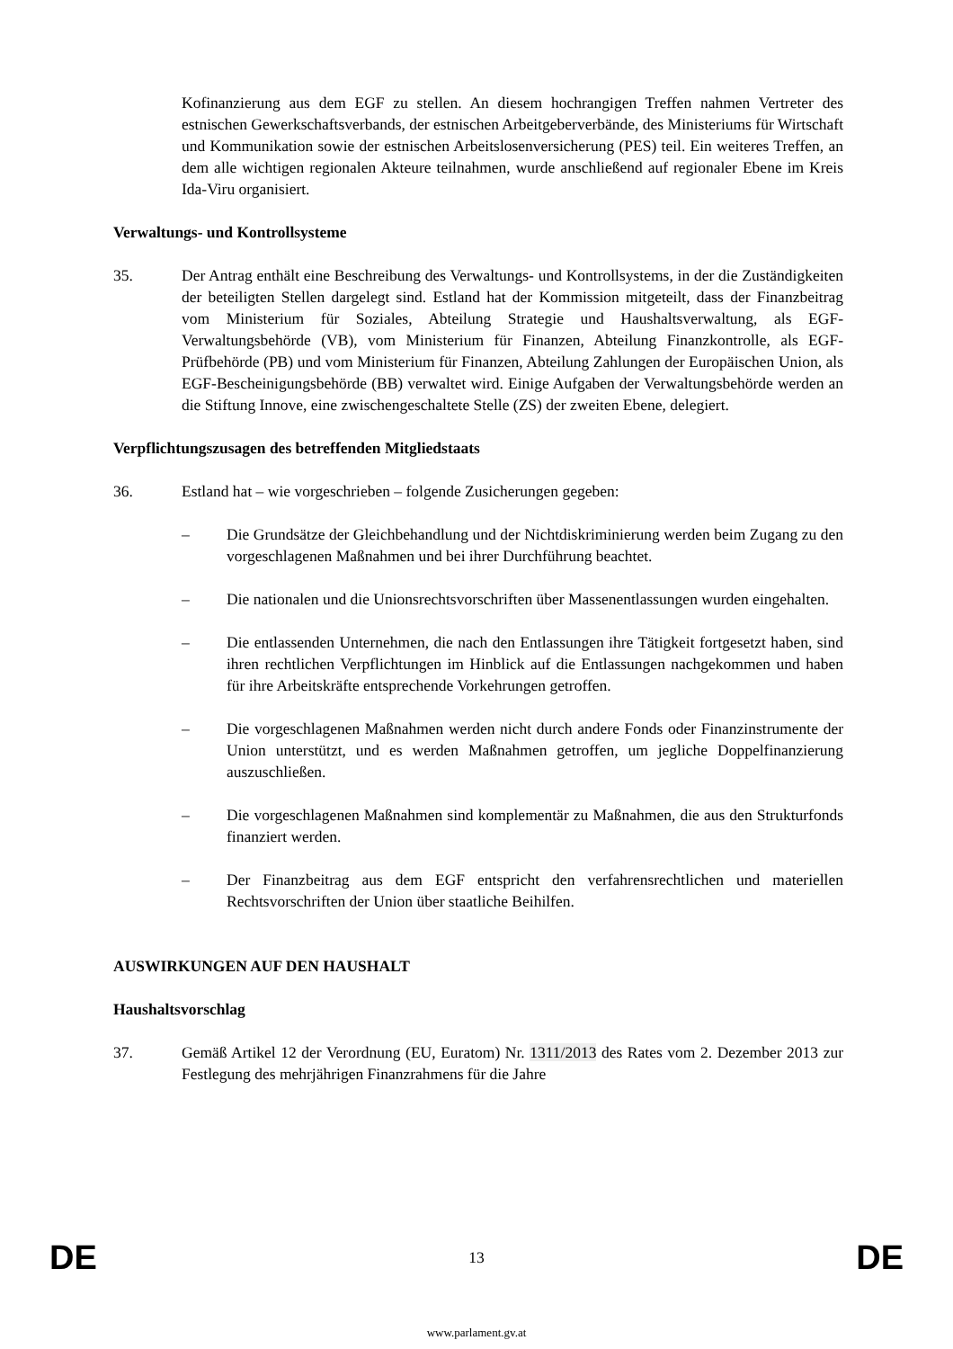Kofinanzierung aus dem EGF zu stellen. An diesem hochrangigen Treffen nahmen Vertreter des estnischen Gewerkschaftsverbands, der estnischen Arbeitgeberverbände, des Ministeriums für Wirtschaft und Kommunikation sowie der estnischen Arbeitslosenversicherung (PES) teil. Ein weiteres Treffen, an dem alle wichtigen regionalen Akteure teilnahmen, wurde anschließend auf regionaler Ebene im Kreis Ida-Viru organisiert.
Verwaltungs- und Kontrollsysteme
35. Der Antrag enthält eine Beschreibung des Verwaltungs- und Kontrollsystems, in der die Zuständigkeiten der beteiligten Stellen dargelegt sind. Estland hat der Kommission mitgeteilt, dass der Finanzbeitrag vom Ministerium für Soziales, Abteilung Strategie und Haushaltsverwaltung, als EGF-Verwaltungsbehörde (VB), vom Ministerium für Finanzen, Abteilung Finanzkontrolle, als EGF-Prüfbehörde (PB) und vom Ministerium für Finanzen, Abteilung Zahlungen der Europäischen Union, als EGF-Bescheinigungsbehörde (BB) verwaltet wird. Einige Aufgaben der Verwaltungsbehörde werden an die Stiftung Innove, eine zwischengeschaltete Stelle (ZS) der zweiten Ebene, delegiert.
Verpflichtungszusagen des betreffenden Mitgliedstaats
36. Estland hat – wie vorgeschrieben – folgende Zusicherungen gegeben:
– Die Grundsätze der Gleichbehandlung und der Nichtdiskriminierung werden beim Zugang zu den vorgeschlagenen Maßnahmen und bei ihrer Durchführung beachtet.
– Die nationalen und die Unionsrechtsvorschriften über Massenentlassungen wurden eingehalten.
– Die entlassenden Unternehmen, die nach den Entlassungen ihre Tätigkeit fortgesetzt haben, sind ihren rechtlichen Verpflichtungen im Hinblick auf die Entlassungen nachgekommen und haben für ihre Arbeitskräfte entsprechende Vorkehrungen getroffen.
– Die vorgeschlagenen Maßnahmen werden nicht durch andere Fonds oder Finanzinstrumente der Union unterstützt, und es werden Maßnahmen getroffen, um jegliche Doppelfinanzierung auszuschließen.
– Die vorgeschlagenen Maßnahmen sind komplementär zu Maßnahmen, die aus den Strukturfonds finanziert werden.
– Der Finanzbeitrag aus dem EGF entspricht den verfahrensrechtlichen und materiellen Rechtsvorschriften der Union über staatliche Beihilfen.
AUSWIRKUNGEN AUF DEN HAUSHALT
Haushaltsvorschlag
37. Gemäß Artikel 12 der Verordnung (EU, Euratom) Nr. 1311/2013 des Rates vom 2. Dezember 2013 zur Festlegung des mehrjährigen Finanzrahmens für die Jahre
DE 13 DE
www.parlament.gv.at